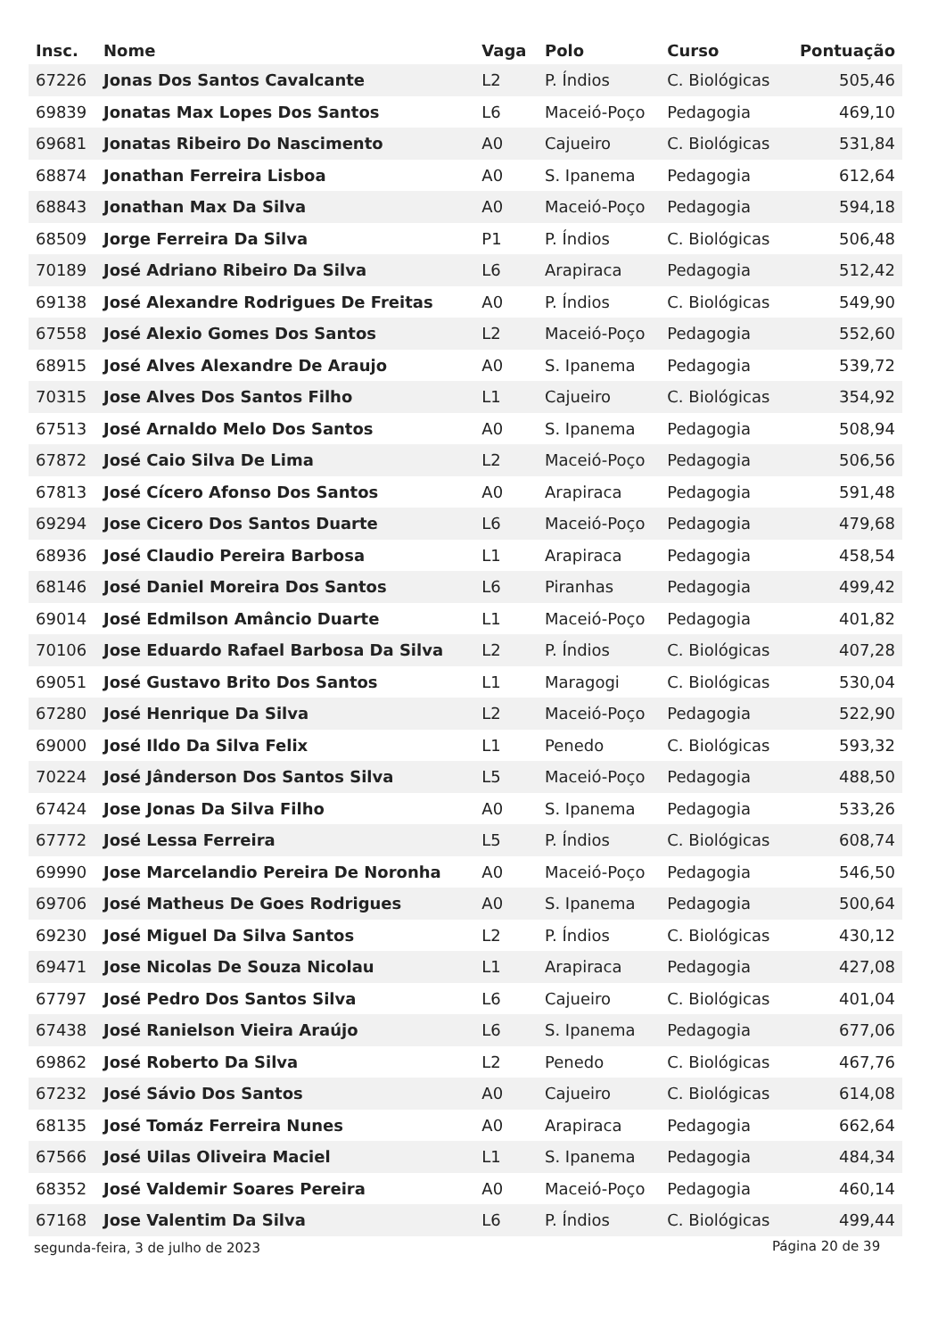| Insc. | Nome | Vaga | Polo | Curso | Pontuação |
| --- | --- | --- | --- | --- | --- |
| 67226 | Jonas Dos Santos Cavalcante | L2 | P. Índios | C. Biológicas | 505,46 |
| 69839 | Jonatas Max Lopes Dos Santos | L6 | Maceió-Poço | Pedagogia | 469,10 |
| 69681 | Jonatas Ribeiro Do Nascimento | A0 | Cajueiro | C. Biológicas | 531,84 |
| 68874 | Jonathan Ferreira Lisboa | A0 | S. Ipanema | Pedagogia | 612,64 |
| 68843 | Jonathan Max Da Silva | A0 | Maceió-Poço | Pedagogia | 594,18 |
| 68509 | Jorge Ferreira Da Silva | P1 | P. Índios | C. Biológicas | 506,48 |
| 70189 | José Adriano Ribeiro Da Silva | L6 | Arapiraca | Pedagogia | 512,42 |
| 69138 | José Alexandre Rodrigues De Freitas | A0 | P. Índios | C. Biológicas | 549,90 |
| 67558 | José Alexio Gomes Dos Santos | L2 | Maceió-Poço | Pedagogia | 552,60 |
| 68915 | José Alves Alexandre De Araujo | A0 | S. Ipanema | Pedagogia | 539,72 |
| 70315 | Jose Alves Dos Santos Filho | L1 | Cajueiro | C. Biológicas | 354,92 |
| 67513 | José Arnaldo Melo Dos Santos | A0 | S. Ipanema | Pedagogia | 508,94 |
| 67872 | José Caio Silva De Lima | L2 | Maceió-Poço | Pedagogia | 506,56 |
| 67813 | José Cícero Afonso Dos Santos | A0 | Arapiraca | Pedagogia | 591,48 |
| 69294 | Jose Cicero Dos Santos Duarte | L6 | Maceió-Poço | Pedagogia | 479,68 |
| 68936 | José Claudio Pereira Barbosa | L1 | Arapiraca | Pedagogia | 458,54 |
| 68146 | José Daniel Moreira Dos Santos | L6 | Piranhas | Pedagogia | 499,42 |
| 69014 | José Edmilson Amâncio Duarte | L1 | Maceió-Poço | Pedagogia | 401,82 |
| 70106 | Jose Eduardo Rafael Barbosa Da Silva | L2 | P. Índios | C. Biológicas | 407,28 |
| 69051 | José Gustavo Brito Dos Santos | L1 | Maragogi | C. Biológicas | 530,04 |
| 67280 | José Henrique Da Silva | L2 | Maceió-Poço | Pedagogia | 522,90 |
| 69000 | José Ildo Da Silva Felix | L1 | Penedo | C. Biológicas | 593,32 |
| 70224 | José Jânderson Dos Santos Silva | L5 | Maceió-Poço | Pedagogia | 488,50 |
| 67424 | Jose Jonas Da Silva Filho | A0 | S. Ipanema | Pedagogia | 533,26 |
| 67772 | José Lessa Ferreira | L5 | P. Índios | C. Biológicas | 608,74 |
| 69990 | Jose Marcelandio Pereira De Noronha | A0 | Maceió-Poço | Pedagogia | 546,50 |
| 69706 | José Matheus De Goes Rodrigues | A0 | S. Ipanema | Pedagogia | 500,64 |
| 69230 | José Miguel Da Silva Santos | L2 | P. Índios | C. Biológicas | 430,12 |
| 69471 | Jose Nicolas De Souza Nicolau | L1 | Arapiraca | Pedagogia | 427,08 |
| 67797 | José Pedro Dos Santos Silva | L6 | Cajueiro | C. Biológicas | 401,04 |
| 67438 | José Ranielson Vieira Araújo | L6 | S. Ipanema | Pedagogia | 677,06 |
| 69862 | José Roberto Da Silva | L2 | Penedo | C. Biológicas | 467,76 |
| 67232 | José Sávio Dos Santos | A0 | Cajueiro | C. Biológicas | 614,08 |
| 68135 | José Tomáz Ferreira Nunes | A0 | Arapiraca | Pedagogia | 662,64 |
| 67566 | José Uilas Oliveira Maciel | L1 | S. Ipanema | Pedagogia | 484,34 |
| 68352 | José Valdemir Soares Pereira | A0 | Maceió-Poço | Pedagogia | 460,14 |
| 67168 | Jose Valentim Da Silva | L6 | P. Índios | C. Biológicas | 499,44 |
segunda-feira, 3 de julho de 2023
Página 20 de 39